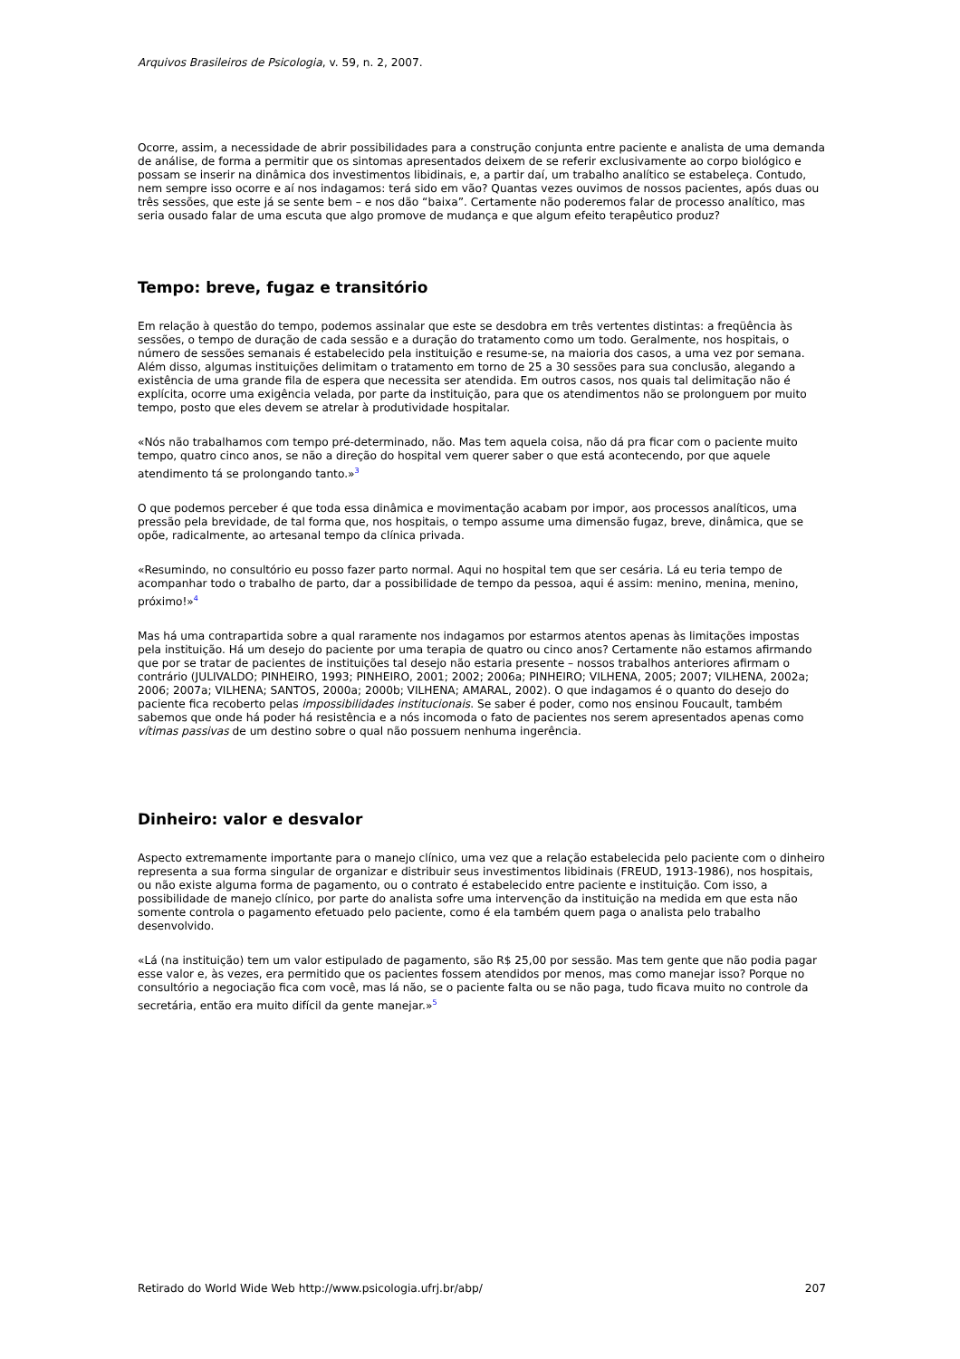Arquivos Brasileiros de Psicologia, v. 59, n. 2, 2007.
Ocorre, assim, a necessidade de abrir possibilidades para a construção conjunta entre paciente e analista de uma demanda de análise, de forma a permitir que os sintomas apresentados deixem de se referir exclusivamente ao corpo biológico e possam se inserir na dinâmica dos investimentos libidinais, e, a partir daí, um trabalho analítico se estabeleça. Contudo, nem sempre isso ocorre e aí nos indagamos: terá sido em vão? Quantas vezes ouvimos de nossos pacientes, após duas ou três sessões, que este já se sente bem – e nos dão “baixa”. Certamente não poderemos falar de processo analítico, mas seria ousado falar de uma escuta que algo promove de mudança e que algum efeito terapêutico produz?
Tempo: breve, fugaz e transitório
Em relação à questão do tempo, podemos assinalar que este se desdobra em três vertentes distintas: a freqüência às sessões, o tempo de duração de cada sessão e a duração do tratamento como um todo. Geralmente, nos hospitais, o número de sessões semanais é estabelecido pela instituição e resume-se, na maioria dos casos, a uma vez por semana. Além disso, algumas instituições delimitam o tratamento em torno de 25 a 30 sessões para sua conclusão, alegando a existência de uma grande fila de espera que necessita ser atendida. Em outros casos, nos quais tal delimitação não é explícita, ocorre uma exigência velada, por parte da instituição, para que os atendimentos não se prolonguem por muito tempo, posto que eles devem se atrelar à produtividade hospitalar.
«Nós não trabalhamos com tempo pré-determinado, não. Mas tem aquela coisa, não dá pra ficar com o paciente muito tempo, quatro cinco anos, se não a direção do hospital vem querer saber o que está acontecendo, por que aquele atendimento tá se prolongando tanto.»<sup>3</sup>
O que podemos perceber é que toda essa dinâmica e movimentação acabam por impor, aos processos analíticos, uma pressão pela brevidade, de tal forma que, nos hospitais, o tempo assume uma dimensão fugaz, breve, dinâmica, que se opõe, radicalmente, ao artesanal tempo da clínica privada.
«Resumindo, no consultório eu posso fazer parto normal. Aqui no hospital tem que ser cesária. Lá eu teria tempo de acompanhar todo o trabalho de parto, dar a possibilidade de tempo da pessoa, aqui é assim: menino, menina, menino, próximo!»<sup>4</sup>
Mas há uma contrapartida sobre a qual raramente nos indagamos por estarmos atentos apenas às limitações impostas pela instituição. Há um desejo do paciente por uma terapia de quatro ou cinco anos? Certamente não estamos afirmando que por se tratar de pacientes de instituições tal desejo não estaria presente – nossos trabalhos anteriores afirmam o contrário (JULIVALDO; PINHEIRO, 1993; PINHEIRO, 2001; 2002; 2006a; PINHEIRO; VILHENA, 2005; 2007; VILHENA, 2002a; 2006; 2007a; VILHENA; SANTOS, 2000a; 2000b; VILHENA; AMARAL, 2002). O que indagamos é o quanto do desejo do paciente fica recoberto pelas impossibilidades institucionais. Se saber é poder, como nos ensinou Foucault, também sabemos que onde há poder há resistência e a nós incomoda o fato de pacientes nos serem apresentados apenas como vítimas passivas de um destino sobre o qual não possuem nenhuma ingerência.
Dinheiro: valor e desvalor
Aspecto extremamente importante para o manejo clínico, uma vez que a relação estabelecida pelo paciente com o dinheiro representa a sua forma singular de organizar e distribuir seus investimentos libidinais (FREUD, 1913-1986), nos hospitais, ou não existe alguma forma de pagamento, ou o contrato é estabelecido entre paciente e instituição. Com isso, a possibilidade de manejo clínico, por parte do analista sofre uma intervenção da instituição na medida em que esta não somente controla o pagamento efetuado pelo paciente, como é ela também quem paga o analista pelo trabalho desenvolvido.
«Lá (na instituição) tem um valor estipulado de pagamento, são R$ 25,00 por sessão. Mas tem gente que não podia pagar esse valor e, às vezes, era permitido que os pacientes fossem atendidos por menos, mas como manejar isso? Porque no consultório a negociação fica com você, mas lá não, se o paciente falta ou se não paga, tudo ficava muito no controle da secretária, então era muito difícil da gente manejar.»<sup>5</sup>
Retirado do World Wide Web http://www.psicologia.ufrj.br/abp/ 207